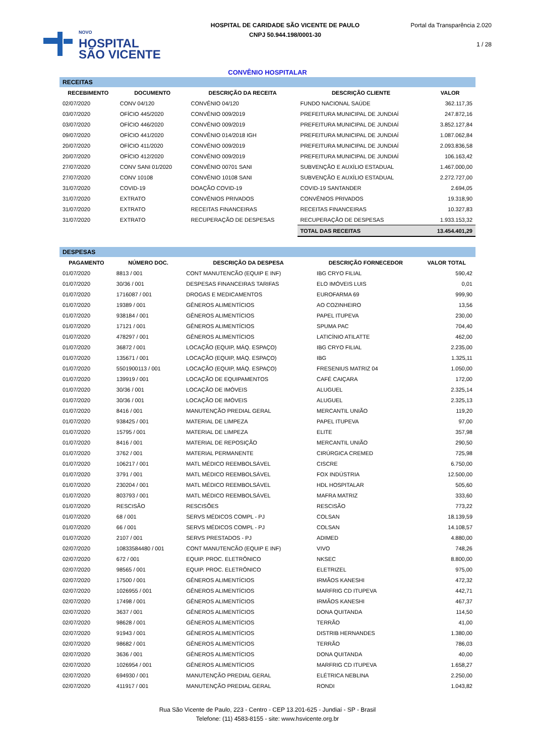NOVO
HOSPITAL
SÃO VICENTE
HOSPITAL DE CARIDADE SÃO VICENTE DE PAULO
CNPJ 50.944.198/0001-30
Portal da Transparência 2.020
1 / 28
CONVÊNIO HOSPITALAR
| RECEITAS | | | | |
| RECEBIMENTO | DOCUMENTO | DESCRIÇÃO DA RECEITA | DESCRIÇÃO CLIENTE | VALOR |
| 02/07/2020 | CONV 04/120 | CONVÊNIO 04/120 | FUNDO NACIONAL SAÚDE | 362.117,35 |
| 03/07/2020 | OFÍCIO 445/2020 | CONVÊNIO 009/2019 | PREFEITURA MUNICIPAL DE JUNDIAÍ | 247.872,16 |
| 03/07/2020 | OFÍCIO 446/2020 | CONVÊNIO 009/2019 | PREFEITURA MUNICIPAL DE JUNDIAÍ | 3.852.127,84 |
| 09/07/2020 | OFÍCIO 441/2020 | CONVÊNIO 014/2018 IGH | PREFEITURA MUNICIPAL DE JUNDIAÍ | 1.087.062,84 |
| 20/07/2020 | OFÍCIO 411/2020 | CONVÊNIO 009/2019 | PREFEITURA MUNICIPAL DE JUNDIAÍ | 2.093.836,58 |
| 20/07/2020 | OFÍCIO 412/2020 | CONVÊNIO 009/2019 | PREFEITURA MUNICIPAL DE JUNDIAÍ | 106.163,42 |
| 27/07/2020 | CONV SANI 01/2020 | CONVÊNIO 00701 SANI | SUBVENÇÃO E AUXÍLIO ESTADUAL | 1.467.000,00 |
| 27/07/2020 | CONV 10108 | CONVÊNIO 10108 SANI | SUBVENÇÃO E AUXÍLIO ESTADUAL | 2.272.727,00 |
| 31/07/2020 | COVID-19 | DOAÇÃO COVID-19 | COVID-19 SANTANDER | 2.694,05 |
| 31/07/2020 | EXTRATO | CONVÊNIOS PRIVADOS | CONVÊNIOS PRIVADOS | 19.318,90 |
| 31/07/2020 | EXTRATO | RECEITAS FINANCEIRAS | RECEITAS FINANCEIRAS | 10.327,83 |
| 31/07/2020 | EXTRATO | RECUPERAÇÃO DE DESPESAS | RECUPERAÇÃO DE DESPESAS | 1.933.153,32 |
| | | | TOTAL DAS RECEITAS | 13.454.401,29 |
| DESPESAS | | | | |
| PAGAMENTO | NÚMERO DOC. | DESCRIÇÃO DA DESPESA | DESCRIÇÃO FORNECEDOR | VALOR TOTAL |
| 01/07/2020 | 8813 / 001 | CONT MANUTENCÃO (EQUIP E INF) | IBG CRYO FILIAL | 590,42 |
| 01/07/2020 | 30/36 / 001 | DESPESAS FINANCEIRAS TARIFAS | ELO IMÓVEIS LUIS | 0,01 |
| 01/07/2020 | 1716087 / 001 | DROGAS E MEDICAMENTOS | EUROFARMA 69 | 999,90 |
| 01/07/2020 | 19389 / 001 | GÊNEROS ALIMENTÍCIOS | AO COZINHEIRO | 13,56 |
| 01/07/2020 | 938184 / 001 | GÊNEROS ALIMENTÍCIOS | PAPEL ITUPEVA | 230,00 |
| 01/07/2020 | 17121 / 001 | GÊNEROS ALIMENTÍCIOS | SPUMA PAC | 704,40 |
| 01/07/2020 | 478297 / 001 | GÊNEROS ALIMENTÍCIOS | LATICÍNIO ATILATTE | 462,00 |
| 01/07/2020 | 36872 / 001 | LOCAÇÃO (EQUIP, MÁQ. ESPAÇO) | IBG CRYO FILIAL | 2.235,00 |
| 01/07/2020 | 135671 / 001 | LOCAÇÃO (EQUIP, MÁQ. ESPAÇO) | IBG | 1.325,11 |
| 01/07/2020 | 5501900113 / 001 | LOCAÇÃO (EQUIP, MÁQ. ESPAÇO) | FRESENIUS MATRIZ 04 | 1.050,00 |
| 01/07/2020 | 139919 / 001 | LOCAÇÃO DE EQUIPAMENTOS | CAFÉ CAIÇARA | 172,00 |
| 01/07/2020 | 30/36 / 001 | LOCAÇÃO DE IMÓVEIS | ALUGUEL | 2.325,14 |
| 01/07/2020 | 30/36 / 001 | LOCAÇÃO DE IMÓVEIS | ALUGUEL | 2.325,13 |
| 01/07/2020 | 8416 / 001 | MANUTENÇÃO PREDIAL GERAL | MERCANTIL UNIÃO | 119,20 |
| 01/07/2020 | 938425 / 001 | MATERIAL DE LIMPEZA | PAPEL ITUPEVA | 97,00 |
| 01/07/2020 | 15795 / 001 | MATERIAL DE LIMPEZA | ELITE | 357,98 |
| 01/07/2020 | 8416 / 001 | MATERIAL DE REPOSIÇÃO | MERCANTIL UNIÃO | 290,50 |
| 01/07/2020 | 3762 / 001 | MATERIAL PERMANENTE | CIRÚRGICA CREMED | 725,98 |
| 01/07/2020 | 106217 / 001 | MATL MÉDICO REEMBOLSÁVEL | CISCRE | 6.750,00 |
| 01/07/2020 | 3791 / 001 | MATL MÉDICO REEMBOLSÁVEL | FOX INDÚSTRIA | 12.500,00 |
| 01/07/2020 | 230204 / 001 | MATL MÉDICO REEMBOLSÁVEL | HDL HOSPITALAR | 505,60 |
| 01/07/2020 | 803793 / 001 | MATL MÉDICO REEMBOLSÁVEL | MAFRA MATRIZ | 333,60 |
| 01/07/2020 | RESCISÃO | RESCISÕES | RESCISÃO | 773,22 |
| 01/07/2020 | 68 / 001 | SERVS MÉDICOS COMPL - PJ | COLSAN | 18.139,59 |
| 01/07/2020 | 66 / 001 | SERVS MÉDICOS COMPL - PJ | COLSAN | 14.108,57 |
| 01/07/2020 | 2107 / 001 | SERVS PRESTADOS - PJ | ADIMED | 4.880,00 |
| 02/07/2020 | 10833584480 / 001 | CONT MANUTENCÃO (EQUIP E INF) | VIVO | 748,26 |
| 02/07/2020 | 672 / 001 | EQUIP. PROC. ELETRÔNICO | NKSEC | 8.800,00 |
| 02/07/2020 | 98565 / 001 | EQUIP. PROC. ELETRÔNICO | ELETRIZEL | 975,00 |
| 02/07/2020 | 17500 / 001 | GÊNEROS ALIMENTÍCIOS | IRMÃOS KANESHI | 472,32 |
| 02/07/2020 | 1026955 / 001 | GÊNEROS ALIMENTÍCIOS | MARFRIG CD ITUPEVA | 442,71 |
| 02/07/2020 | 17498 / 001 | GÊNEROS ALIMENTÍCIOS | IRMÃOS KANESHI | 467,37 |
| 02/07/2020 | 3637 / 001 | GÊNEROS ALIMENTÍCIOS | DONA QUITANDA | 114,50 |
| 02/07/2020 | 98628 / 001 | GÊNEROS ALIMENTÍCIOS | TERRÃO | 41,00 |
| 02/07/2020 | 91943 / 001 | GÊNEROS ALIMENTÍCIOS | DISTRIB HERNANDES | 1.380,00 |
| 02/07/2020 | 98682 / 001 | GÊNEROS ALIMENTÍCIOS | TERRÃO | 786,03 |
| 02/07/2020 | 3636 / 001 | GÊNEROS ALIMENTÍCIOS | DONA QUITANDA | 40,00 |
| 02/07/2020 | 1026954 / 001 | GÊNEROS ALIMENTÍCIOS | MARFRIG CD ITUPEVA | 1.658,27 |
| 02/07/2020 | 694930 / 001 | MANUTENÇÃO PREDIAL GERAL | ELÉTRICA NEBLINA | 2.250,00 |
| 02/07/2020 | 411917 / 001 | MANUTENÇÃO PREDIAL GERAL | RONDI | 1.043,82 |
Rua São Vicente de Paulo, 223 - Centro - CEP 13.201-625 - Jundiaí - SP - Brasil
Telefone: (11) 4583-8155 - site: www.hsvicente.org.br